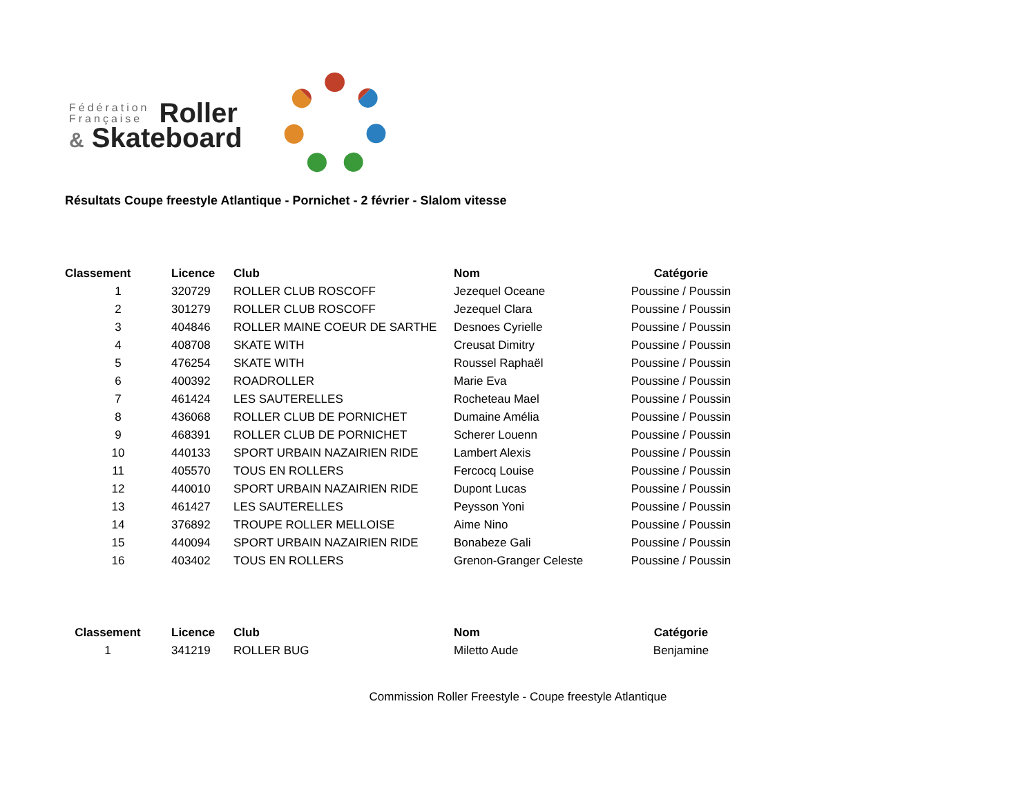Fédération
Française
Roller
& Skateboard
Résultats Coupe freestyle Atlantique - Pornichet - 2 février - Slalom vitesse
| Classement | Licence | Club | Nom | Catégorie |
| --- | --- | --- | --- | --- |
| 1 | 320729 | ROLLER CLUB ROSCOFF | Jezequel Oceane | Poussine / Poussin |
| 2 | 301279 | ROLLER CLUB ROSCOFF | Jezequel Clara | Poussine / Poussin |
| 3 | 404846 | ROLLER MAINE COEUR DE SARTHE | Desnoes Cyrielle | Poussine / Poussin |
| 4 | 408708 | SKATE WITH | Creusat Dimitry | Poussine / Poussin |
| 5 | 476254 | SKATE WITH | Roussel Raphaël | Poussine / Poussin |
| 6 | 400392 | ROADROLLER | Marie Eva | Poussine / Poussin |
| 7 | 461424 | LES SAUTERELLES | Rocheteau Mael | Poussine / Poussin |
| 8 | 436068 | ROLLER CLUB DE PORNICHET | Dumaine Amélia | Poussine / Poussin |
| 9 | 468391 | ROLLER CLUB DE PORNICHET | Scherer Louenn | Poussine / Poussin |
| 10 | 440133 | SPORT URBAIN NAZAIRIEN RIDE | Lambert Alexis | Poussine / Poussin |
| 11 | 405570 | TOUS EN ROLLERS | Fercocq Louise | Poussine / Poussin |
| 12 | 440010 | SPORT URBAIN NAZAIRIEN RIDE | Dupont Lucas | Poussine / Poussin |
| 13 | 461427 | LES SAUTERELLES | Peysson Yoni | Poussine / Poussin |
| 14 | 376892 | TROUPE ROLLER MELLOISE | Aime Nino | Poussine / Poussin |
| 15 | 440094 | SPORT URBAIN NAZAIRIEN RIDE | Bonabeze Gali | Poussine / Poussin |
| 16 | 403402 | TOUS EN ROLLERS | Grenon-Granger Celeste | Poussine / Poussin |
| Classement | Licence | Club | Nom | Catégorie |
| --- | --- | --- | --- | --- |
| 1 | 341219 | ROLLER BUG | Miletto Aude | Benjamine |
Commission Roller Freestyle - Coupe freestyle Atlantique